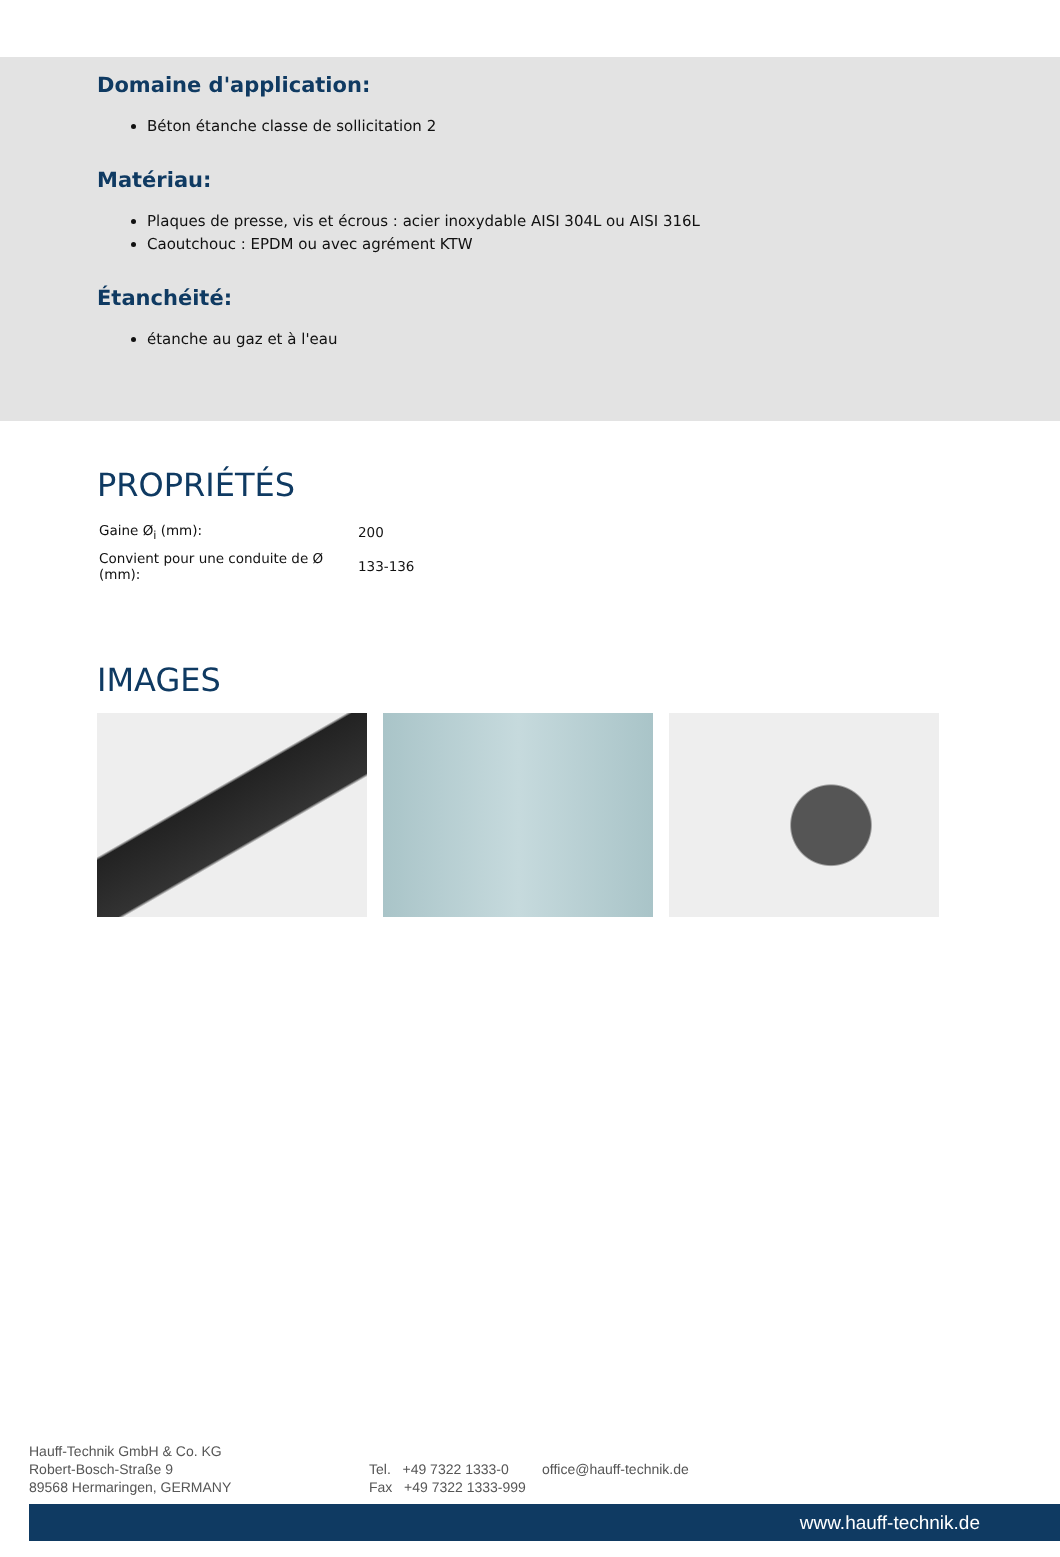Domaine d'application:
Béton étanche classe de sollicitation 2
Matériau:
Plaques de presse, vis et écrous : acier inoxydable AISI 304L ou AISI 316L
Caoutchouc : EPDM ou avec agrément KTW
Étanchéité:
étanche au gaz et à l'eau
PROPRIÉTÉS
| Gaine Ø<sub>i</sub> (mm): | 200 |
| Convient pour une conduite de Ø (mm): | 133-136 |
IMAGES
Hauff-Technik GmbH & Co. KG
Robert-Bosch-Straße 9
89568 Hermaringen, GERMANY
Tel. +49 7322 1333-0
Fax +49 7322 1333-999
office@hauff-technik.de
www.hauff-technik.de